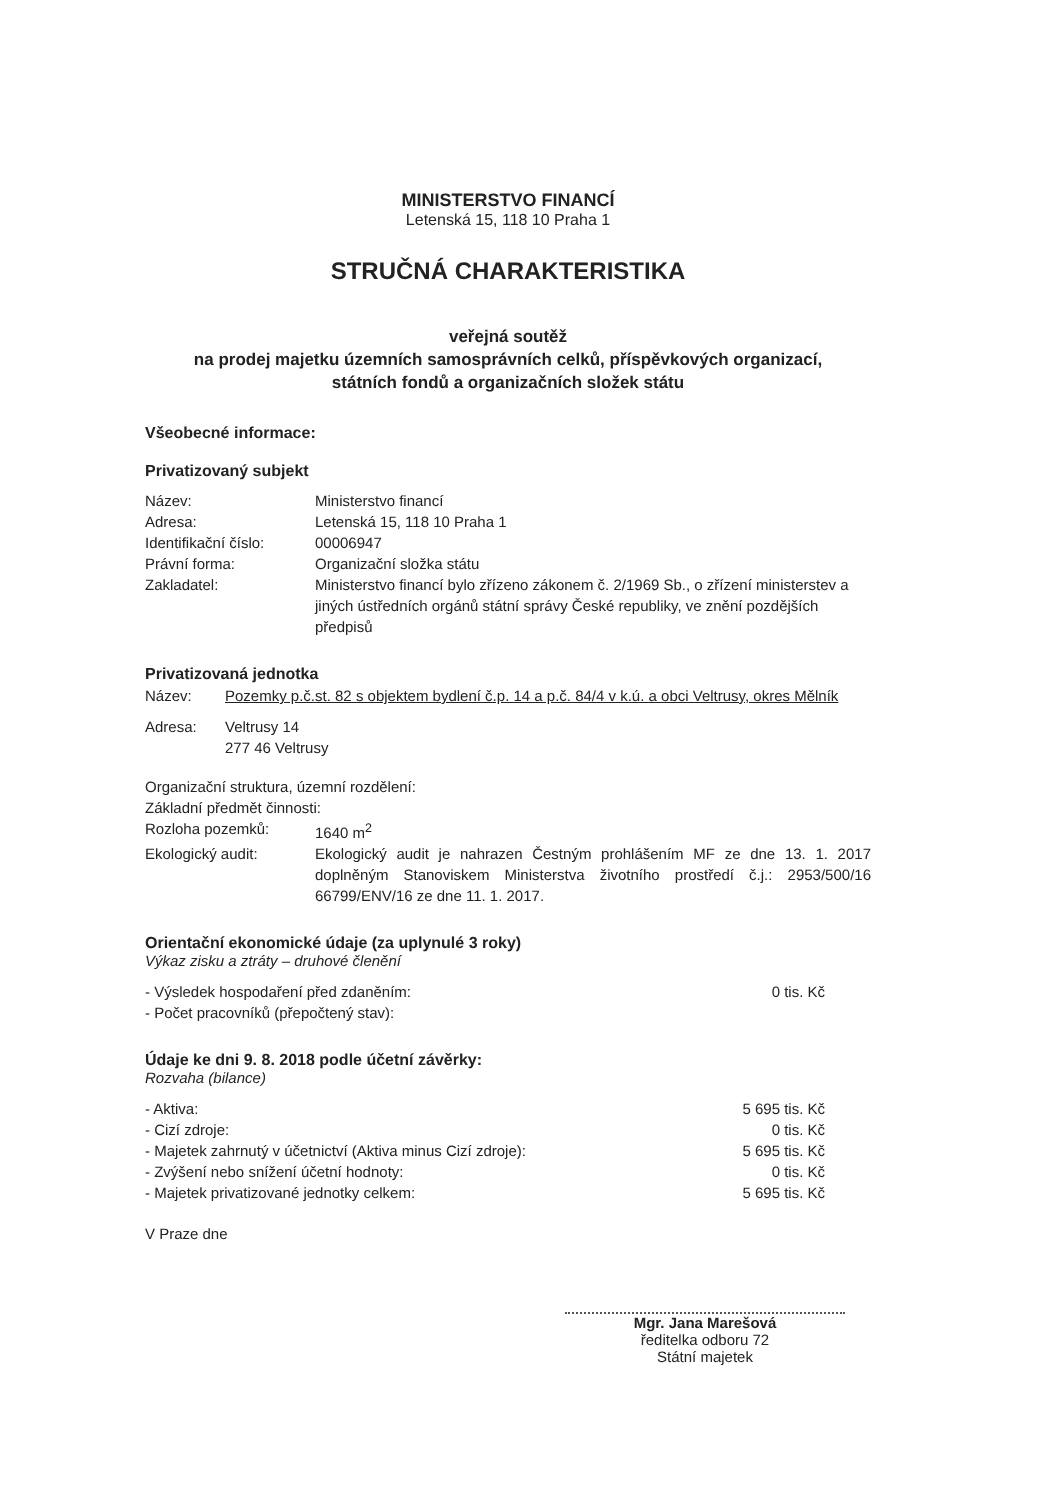MINISTERSTVO FINANCÍ
Letenská 15, 118 10 Praha 1
STRUČNÁ CHARAKTERISTIKA
veřejná soutěž
na prodej majetku územních samosprávních celků, příspěvkových organizací,
státních fondů a organizačních složek státu
Všeobecné informace:
Privatizovaný subjekt
Název: Ministerstvo financí
Adresa: Letenská 15, 118 10 Praha 1
Identifikační číslo:
00006947
Právní forma: Organizační složka státu
Zakladatel: Ministerstvo financí bylo zřízeno zákonem č. 2/1969 Sb., o zřízení ministerstev a jiných ústředních orgánů státní správy České republiky, ve znění pozdějších předpisů
Privatizovaná jednotka
Název: Pozemky p.č.st. 82 s objektem bydlení č.p. 14 a p.č. 84/4 v k.ú. a obci Veltrusy, okres Mělník
Adresa: Veltrusy 14
277 46 Veltrusy
Organizační struktura, územní rozdělení:
Základní předmět činnosti:
Rozloha pozemků: 1640 m<sup>2</sup>
Ekologický audit: Ekologický audit je nahrazen Čestným prohlášením MF ze dne 13. 1. 2017 doplněným Stanoviskem Ministerstva životního prostředí č.j.: 2953/500/16 66799/ENV/16 ze dne 11. 1. 2017.
Orientační ekonomické údaje (za uplynulé 3 roky)
Výkaz zisku a ztráty – druhové členění
- Výsledek hospodaření před zdaněním: 0 tis. Kč
- Počet pracovníků (přepočtený stav):
Údaje ke dni 9. 8. 2018 podle účetní závěrky:
Rozvaha (bilance)
- Aktiva: 5 695 tis. Kč
- Cizí zdroje: 0 tis. Kč
- Majetek zahrnutý v účetnictví (Aktiva minus Cizí zdroje): 5 695 tis. Kč
- Zvýšení nebo snížení účetní hodnoty: 0 tis. Kč
- Majetek privatizované jednotky celkem: 5 695 tis. Kč
V Praze dne
Mgr. Jana Marešová
ředitelka odboru 72
Státní majetek